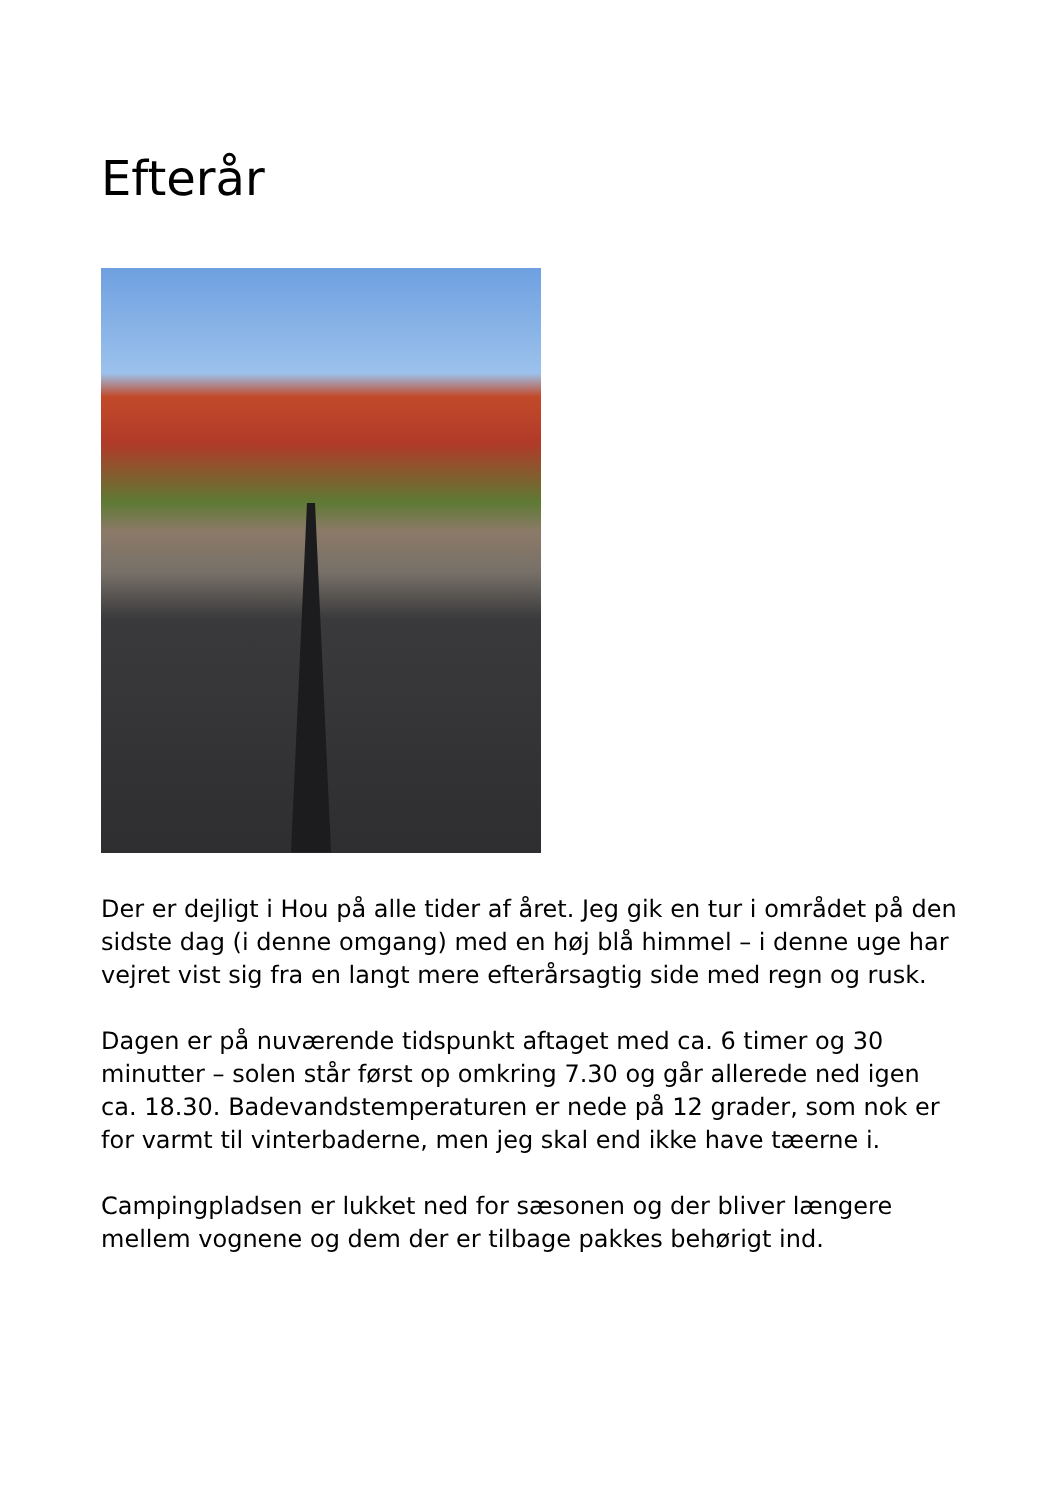Efterår
Der er dejligt i Hou på alle tider af året. Jeg gik en tur i området på den sidste dag (i denne omgang) med en høj blå himmel – i denne uge har vejret vist sig fra en langt mere efterårsagtig side med regn og rusk.
Dagen er på nuværende tidspunkt aftaget med ca. 6 timer og 30 minutter – solen står først op omkring 7.30 og går allerede ned igen ca. 18.30. Badevandstemperaturen er nede på 12 grader, som nok er for varmt til vinterbaderne, men jeg skal end ikke have tæerne i.
Campingpladsen er lukket ned for sæsonen og der bliver længere mellem vognene og dem der er tilbage pakkes behørigt ind.